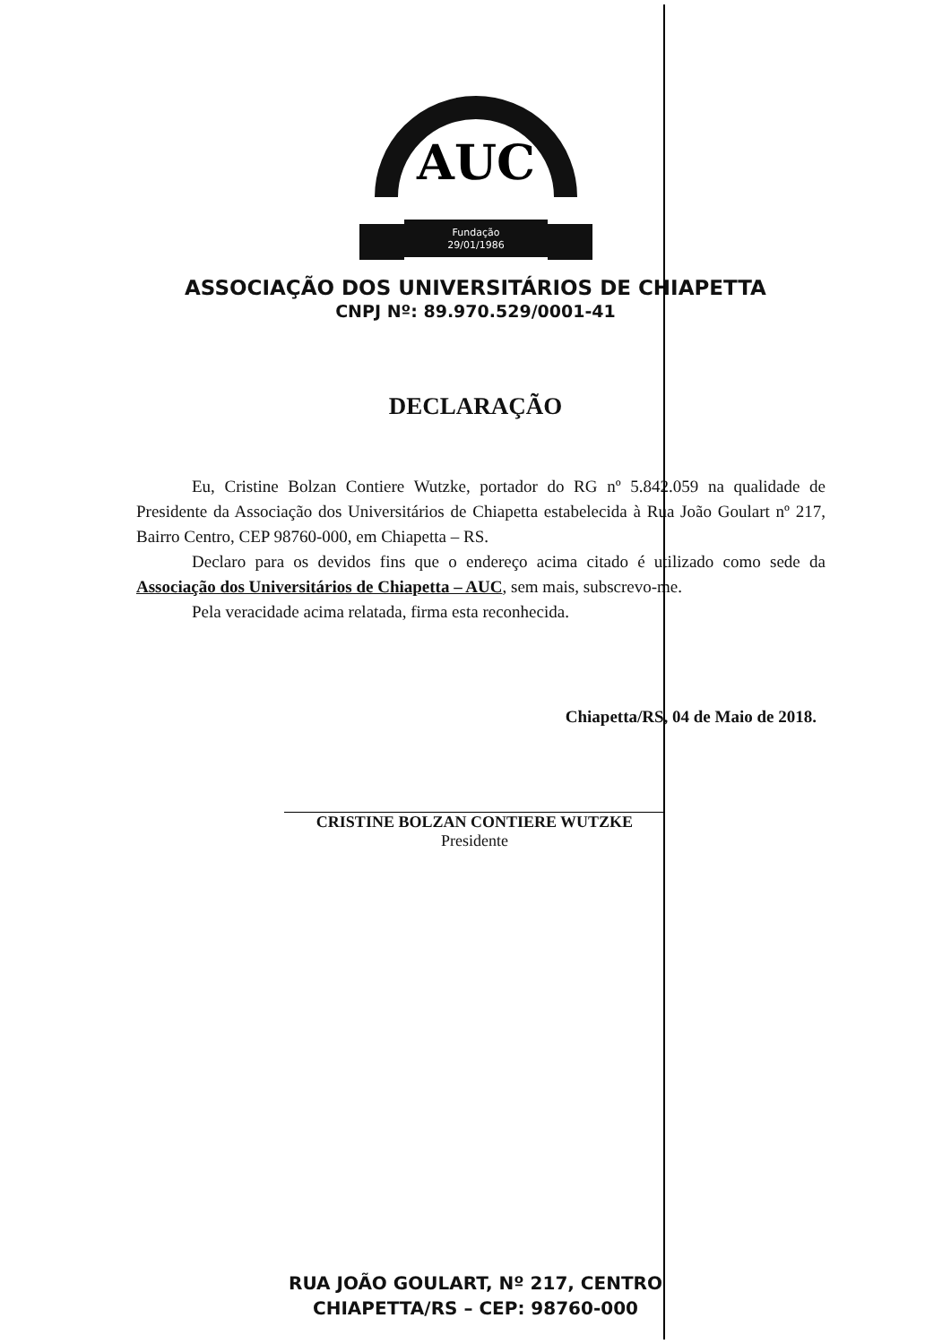AUC
Fundação
29/01/1986
ASSOCIAÇÃO DOS UNIVERSITÁRIOS DE CHIAPETTA
CNPJ Nº: 89.970.529/0001-41
DECLARAÇÃO
Eu, Cristine Bolzan Contiere Wutzke, portador do RG nº 5.842.059 na qualidade de Presidente da Associação dos Universitários de Chiapetta estabelecida à Rua João Goulart nº 217, Bairro Centro, CEP 98760-000, em Chiapetta – RS.
Declaro para os devidos fins que o endereço acima citado é utilizado como sede da Associação dos Universitários de Chiapetta – AUC, sem mais, subscrevo-me.
Pela veracidade acima relatada, firma esta reconhecida.
Chiapetta/RS, 04 de Maio de 2018.
CRISTINE BOLZAN CONTIERE WUTZKE
Presidente
RUA JOÃO GOULART, Nº 217, CENTRO
CHIAPETTA/RS – CEP: 98760-000